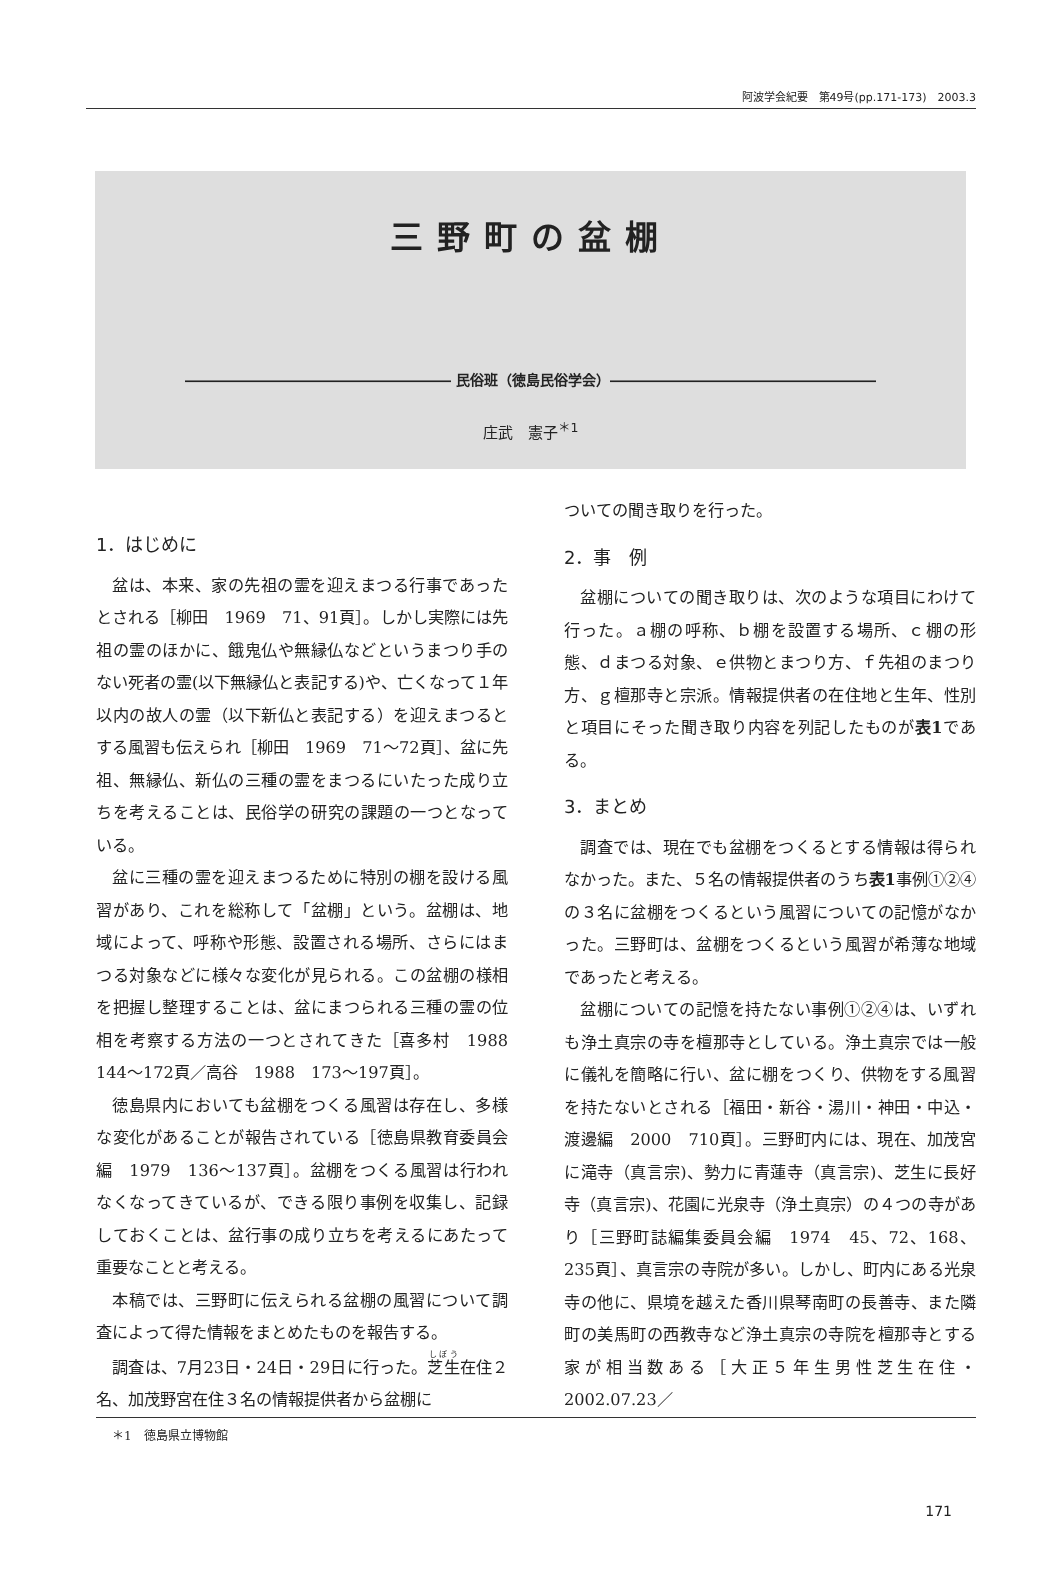阿波学会紀要　第49号(pp.171-173)　2003.3
三野町の盆棚
――――――――――――――――――― 民俗班（徳島民俗学会）―――――――――――――――――――
庄武　憲子<sup>＊1</sup>
1．はじめに
盆は、本来、家の先祖の霊を迎えまつる行事であったとされる［柳田　1969　71、91頁］。しかし実際には先祖の霊のほかに、餓鬼仏や無縁仏などというまつり手のない死者の霊(以下無縁仏と表記する)や、亡くなって１年以内の故人の霊（以下新仏と表記する）を迎えまつるとする風習も伝えられ［柳田　1969　71～72頁］、盆に先祖、無縁仏、新仏の三種の霊をまつるにいたった成り立ちを考えることは、民俗学の研究の課題の一つとなっている。
盆に三種の霊を迎えまつるために特別の棚を設ける風習があり、これを総称して「盆棚」という。盆棚は、地域によって、呼称や形態、設置される場所、さらにはまつる対象などに様々な変化が見られる。この盆棚の様相を把握し整理することは、盆にまつられる三種の霊の位相を考察する方法の一つとされてきた［喜多村　1988　144～172頁／高谷　1988　173～197頁］。
徳島県内においても盆棚をつくる風習は存在し、多様な変化があることが報告されている［徳島県教育委員会編　1979　136～137頁］。盆棚をつくる風習は行われなくなってきているが、できる限り事例を収集し、記録しておくことは、盆行事の成り立ちを考えるにあたって重要なことと考える。
本稿では、三野町に伝えられる盆棚の風習について調査によって得た情報をまとめたものを報告する。
調査は、7月23日・24日・29日に行った。芝生在住２名、加茂野宮在住３名の情報提供者から盆棚に
ついての聞き取りを行った。
2．事　例
盆棚についての聞き取りは、次のような項目にわけて行った。ａ棚の呼称、ｂ棚を設置する場所、ｃ棚の形態、ｄまつる対象、ｅ供物とまつり方、ｆ先祖のまつり方、ｇ檀那寺と宗派。情報提供者の在住地と生年、性別と項目にそった聞き取り内容を列記したものが表1である。
3．まとめ
調査では、現在でも盆棚をつくるとする情報は得られなかった。また、５名の情報提供者のうち表1事例①②④の３名に盆棚をつくるという風習についての記憶がなかった。三野町は、盆棚をつくるという風習が希薄な地域であったと考える。
盆棚についての記憶を持たない事例①②④は、いずれも浄土真宗の寺を檀那寺としている。浄土真宗では一般に儀礼を簡略に行い、盆に棚をつくり、供物をする風習を持たないとされる［福田・新谷・湯川・神田・中込・渡邊編　2000　710頁］。三野町内には、現在、加茂宮に滝寺（真言宗)、勢力に青蓮寺（真言宗)、芝生に長好寺（真言宗)、花園に光泉寺（浄土真宗）の４つの寺があり［三野町誌編集委員会編　1974　45、72、168、235頁］、真言宗の寺院が多い。しかし、町内にある光泉寺の他に、県境を越えた香川県琴南町の長善寺、また隣町の美馬町の西教寺など浄土真宗の寺院を檀那寺とする家が相当数ある［大正５年生男性芝生在住・2002.07.23／
＊1　徳島県立博物館
171